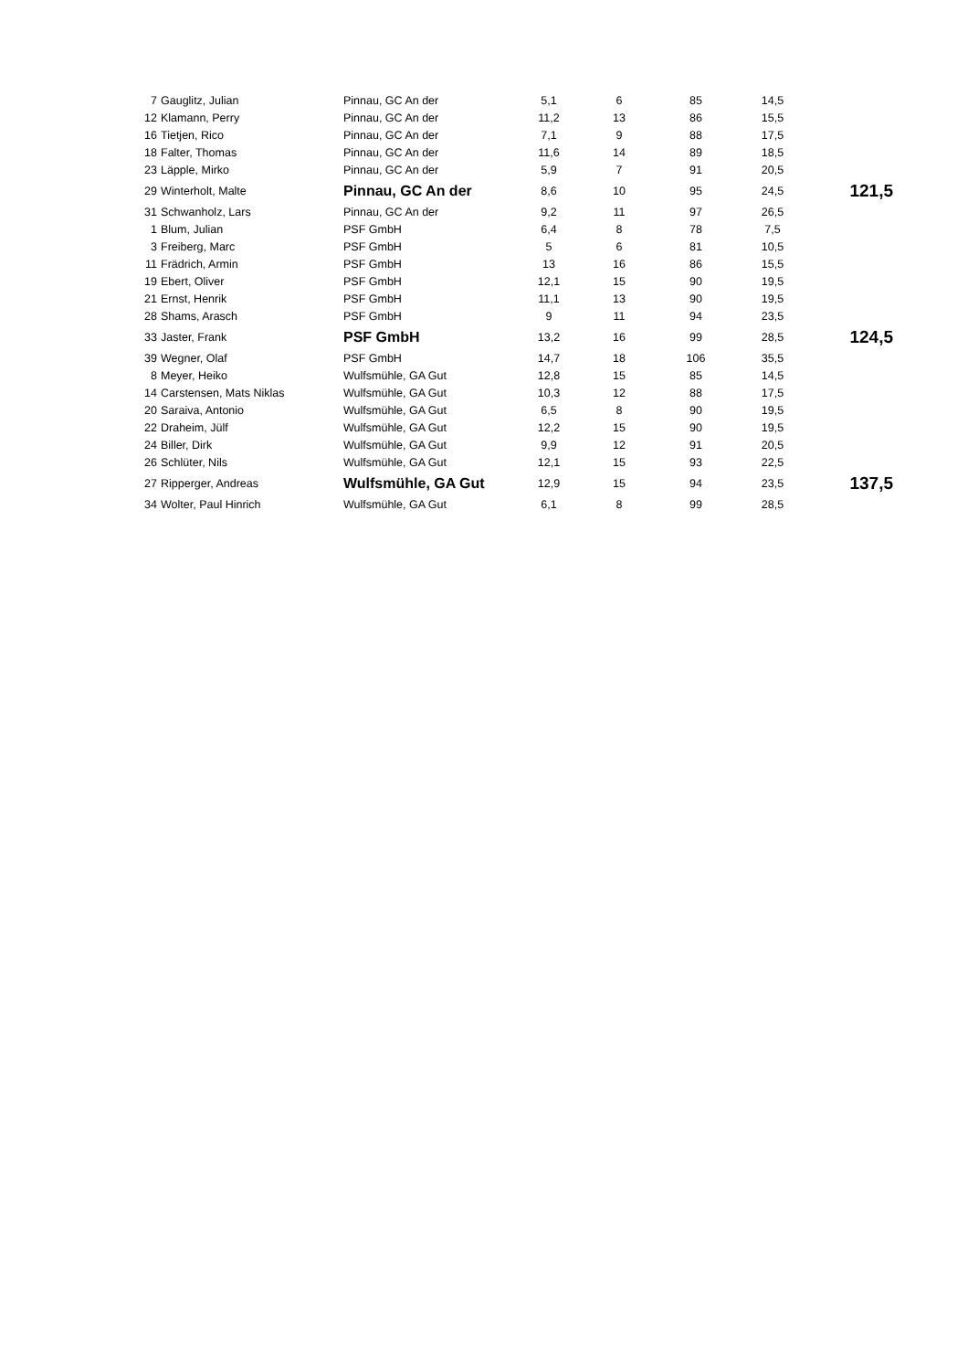| 7 | Gauglitz, Julian | Pinnau, GC An der | 5,1 | 6 | 85 | 14,5 | |
| 12 | Klamann, Perry | Pinnau, GC An der | 11,2 | 13 | 86 | 15,5 | |
| 16 | Tietjen, Rico | Pinnau, GC An der | 7,1 | 9 | 88 | 17,5 | |
| 18 | Falter, Thomas | Pinnau, GC An der | 11,6 | 14 | 89 | 18,5 | |
| 23 | Läpple, Mirko | Pinnau, GC An der | 5,9 | 7 | 91 | 20,5 | |
| 29 | Winterholt, Malte | Pinnau, GC An der | 8,6 | 10 | 95 | 24,5 | 121,5 |
| 31 | Schwanholz, Lars | Pinnau, GC An der | 9,2 | 11 | 97 | 26,5 | |
| 1 | Blum, Julian | PSF GmbH | 6,4 | 8 | 78 | 7,5 | |
| 3 | Freiberg, Marc | PSF GmbH | 5 | 6 | 81 | 10,5 | |
| 11 | Frädrich, Armin | PSF GmbH | 13 | 16 | 86 | 15,5 | |
| 19 | Ebert, Oliver | PSF GmbH | 12,1 | 15 | 90 | 19,5 | |
| 21 | Ernst, Henrik | PSF GmbH | 11,1 | 13 | 90 | 19,5 | |
| 28 | Shams, Arasch | PSF GmbH | 9 | 11 | 94 | 23,5 | |
| 33 | Jaster, Frank | PSF GmbH | 13,2 | 16 | 99 | 28,5 | 124,5 |
| 39 | Wegner, Olaf | PSF GmbH | 14,7 | 18 | 106 | 35,5 | |
| 8 | Meyer, Heiko | Wulfsmühle, GA Gut | 12,8 | 15 | 85 | 14,5 | |
| 14 | Carstensen, Mats Niklas | Wulfsmühle, GA Gut | 10,3 | 12 | 88 | 17,5 | |
| 20 | Saraiva, Antonio | Wulfsmühle, GA Gut | 6,5 | 8 | 90 | 19,5 | |
| 22 | Draheim, Jülf | Wulfsmühle, GA Gut | 12,2 | 15 | 90 | 19,5 | |
| 24 | Biller, Dirk | Wulfsmühle, GA Gut | 9,9 | 12 | 91 | 20,5 | |
| 26 | Schlüter, Nils | Wulfsmühle, GA Gut | 12,1 | 15 | 93 | 22,5 | |
| 27 | Ripperger, Andreas | Wulfsmühle, GA Gut | 12,9 | 15 | 94 | 23,5 | 137,5 |
| 34 | Wolter, Paul Hinrich | Wulfsmühle, GA Gut | 6,1 | 8 | 99 | 28,5 | |